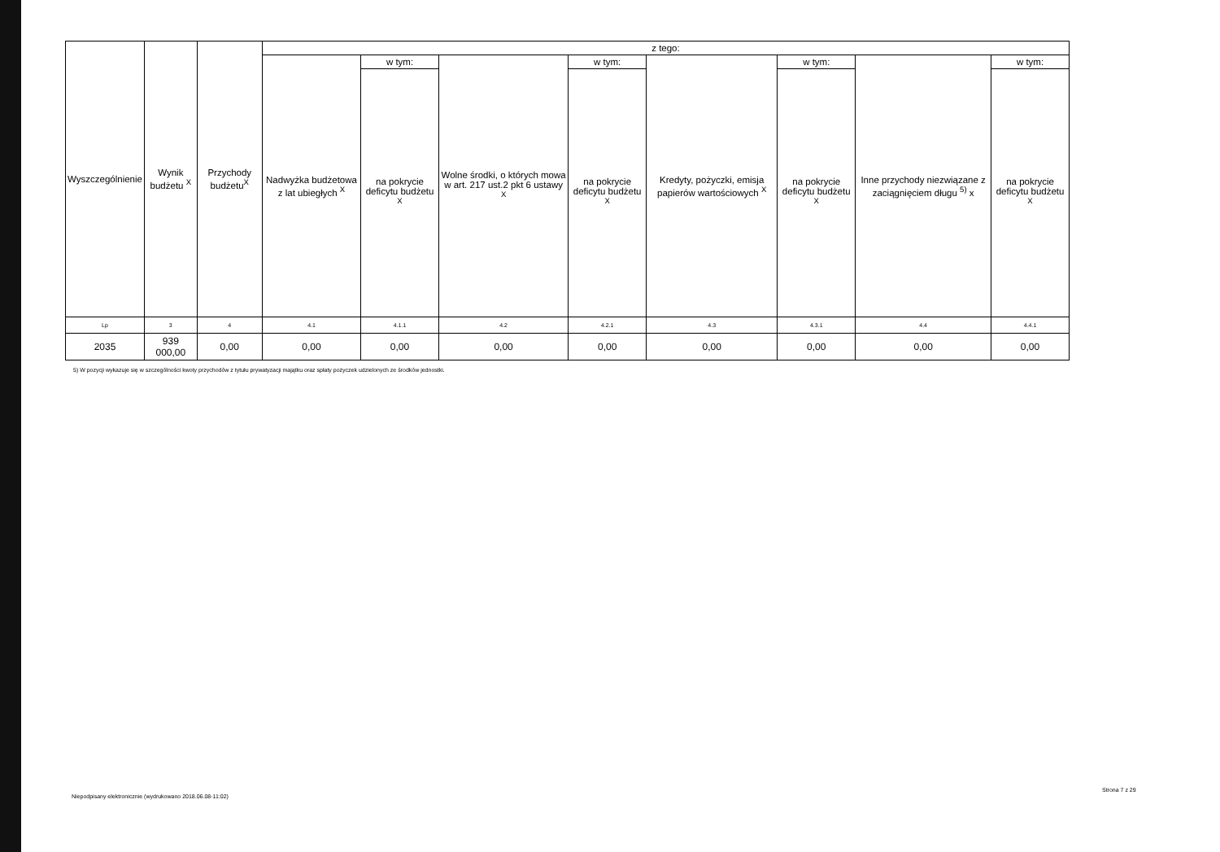| Wyszczególnienie | Wynik budżetu <sup>X</sup> | Przychody budżetu<sup>X</sup> | z tego: | | | | | | | |
| --- | --- | --- | --- | --- | --- | --- | --- | --- | --- | --- |
| | | | Nadwyżka budżetowa z lat ubiegłych <sup>X</sup> | w tym: | Wolne środki, o których mowa w art. 217 ust.2 pkt 6 ustawy <sup>X</sup> | w tym: | Kredyty, pożyczki, emisja papierów wartościowych <sup>X</sup> | w tym: | Inne przychody niezwiązane z zaciągnięciem długu <sup>5)</sup> x | w tym: |
| | | | | na pokrycie deficytu budżetu <sup>X</sup> | | na pokrycie deficytu budżetu <sup>X</sup> | | na pokrycie deficytu budżetu <sup>X</sup> | | na pokrycie deficytu budżetu <sup>X</sup> |
| Lp | 3 | 4 | 4.1 | 4.1.1 | 4.2 | 4.2.1 | 4.3 | 4.3.1 | 4.4 | 4.4.1 |
| 2035 | 939 000,00 | 0,00 | 0,00 | 0,00 | 0,00 | 0,00 | 0,00 | 0,00 | 0,00 | 0,00 |
5) W pozycji wykazuje się w szczególności kwoty przychodów z tytułu prywatyzacji majątku oraz spłaty pożyczek udzielonych ze środków jednostki.
Niepodpisany elektronicznie (wydrukowano 2018.06.08-11:02)
Strona 7 z 29